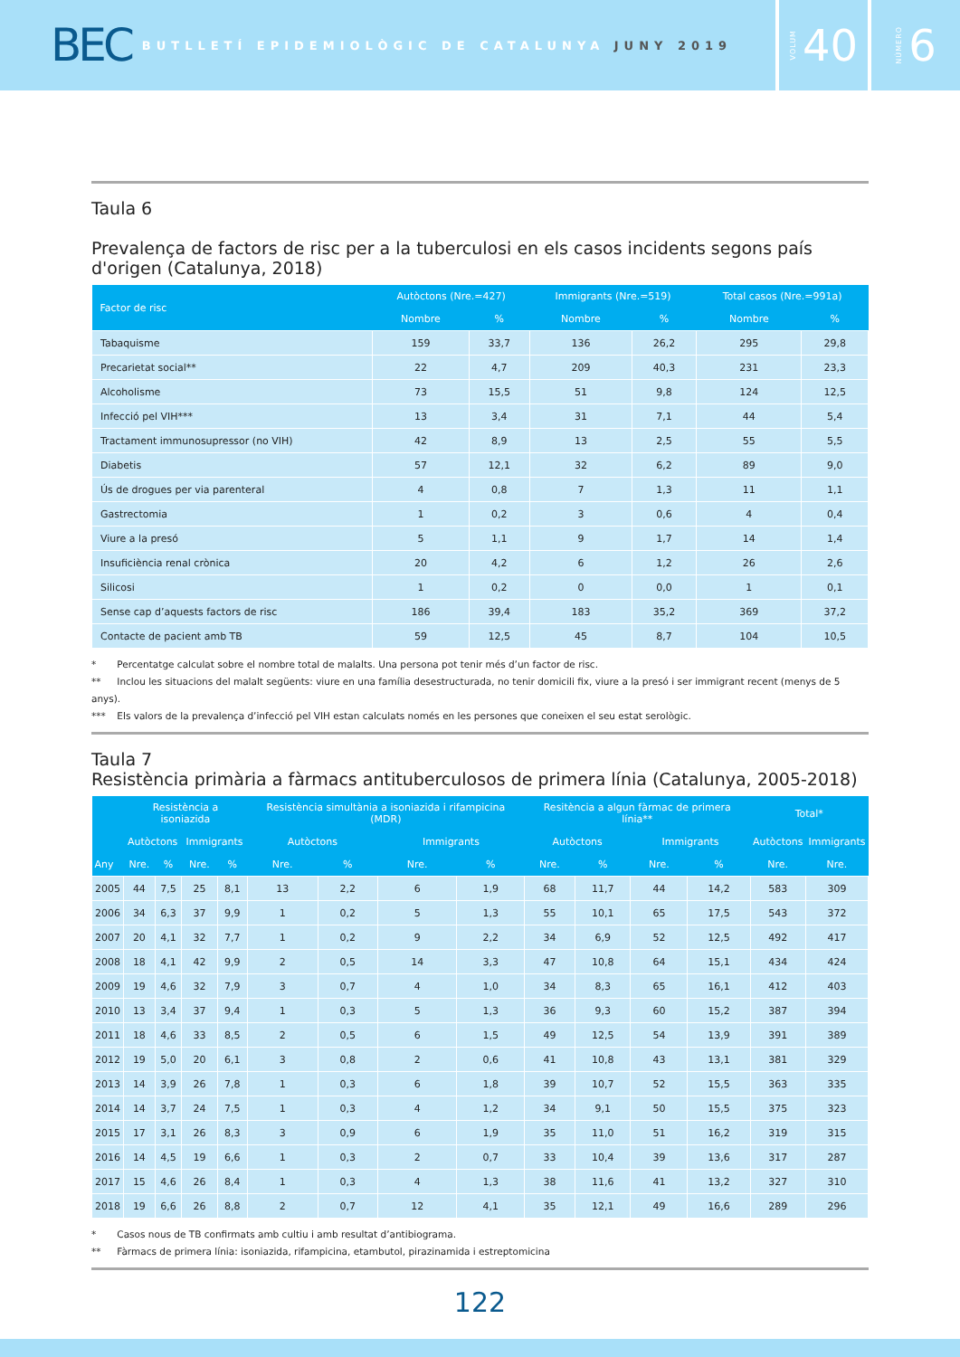BEC
BUTLLETÍ EPIDEMIOLÒGIC DE CATALUNYA JUNY 2019
VOLUM 40
NÚMERO 6
Taula 6
Prevalença de factors de risc per a la tuberculosi en els casos incidents segons país d'origen (Catalunya, 2018)
| Factor de risc | Autòctons (Nre.=427) | | Immigrants (Nre.=519) | | Total casos (Nre.=991a) | |
| --- | --- | --- | --- | --- | --- | --- |
| | Nombre | % | Nombre | % | Nombre | % |
| Tabaquisme | 159 | 33,7 | 136 | 26,2 | 295 | 29,8 |
| Precarietat social** | 22 | 4,7 | 209 | 40,3 | 231 | 23,3 |
| Alcoholisme | 73 | 15,5 | 51 | 9,8 | 124 | 12,5 |
| Infecció pel VIH*** | 13 | 3,4 | 31 | 7,1 | 44 | 5,4 |
| Tractament immunosupressor (no VIH) | 42 | 8,9 | 13 | 2,5 | 55 | 5,5 |
| Diabetis | 57 | 12,1 | 32 | 6,2 | 89 | 9,0 |
| Ús de drogues per via parenteral | 4 | 0,8 | 7 | 1,3 | 11 | 1,1 |
| Gastrectomia | 1 | 0,2 | 3 | 0,6 | 4 | 0,4 |
| Viure a la presó | 5 | 1,1 | 9 | 1,7 | 14 | 1,4 |
| Insuficiència renal crònica | 20 | 4,2 | 6 | 1,2 | 26 | 2,6 |
| Silicosi | 1 | 0,2 | 0 | 0,0 | 1 | 0,1 |
| Sense cap d’aquests factors de risc | 186 | 39,4 | 183 | 35,2 | 369 | 37,2 |
| Contacte de pacient amb TB | 59 | 12,5 | 45 | 8,7 | 104 | 10,5 |
* Percentatge calculat sobre el nombre total de malalts. Una persona pot tenir més d’un factor de risc.
** Inclou les situacions del malalt següents: viure en una família desestructurada, no tenir domicili fix, viure a la presó i ser immigrant recent (menys de 5 anys).
*** Els valors de la prevalença d’infecció pel VIH estan calculats només en les persones que coneixen el seu estat serològic.
Taula 7
Resistència primària a fàrmacs antituberculosos de primera línia (Catalunya, 2005-2018)
| Any | Resistència a isoniazida | | | | Resistència simultània a isoniazida i rifampicina (MDR) | | | | Resitència a algun fàrmac de primera línia** | | | | Total* | |
| --- | --- | --- | --- | --- | --- | --- | --- | --- | --- | --- | --- | --- | --- | --- |
| | Autòctons | | Immigrants | | Autòctons | | Immigrants | | Autòctons | | Immigrants | | Autòctons | Immigrants |
| | Nre. | % | Nre. | % | Nre. | % | Nre. | % | Nre. | % | Nre. | % | Nre. | Nre. |
| 2005 | 44 | 7,5 | 25 | 8,1 | 13 | 2,2 | 6 | 1,9 | 68 | 11,7 | 44 | 14,2 | 583 | 309 |
| 2006 | 34 | 6,3 | 37 | 9,9 | 1 | 0,2 | 5 | 1,3 | 55 | 10,1 | 65 | 17,5 | 543 | 372 |
| 2007 | 20 | 4,1 | 32 | 7,7 | 1 | 0,2 | 9 | 2,2 | 34 | 6,9 | 52 | 12,5 | 492 | 417 |
| 2008 | 18 | 4,1 | 42 | 9,9 | 2 | 0,5 | 14 | 3,3 | 47 | 10,8 | 64 | 15,1 | 434 | 424 |
| 2009 | 19 | 4,6 | 32 | 7,9 | 3 | 0,7 | 4 | 1,0 | 34 | 8,3 | 65 | 16,1 | 412 | 403 |
| 2010 | 13 | 3,4 | 37 | 9,4 | 1 | 0,3 | 5 | 1,3 | 36 | 9,3 | 60 | 15,2 | 387 | 394 |
| 2011 | 18 | 4,6 | 33 | 8,5 | 2 | 0,5 | 6 | 1,5 | 49 | 12,5 | 54 | 13,9 | 391 | 389 |
| 2012 | 19 | 5,0 | 20 | 6,1 | 3 | 0,8 | 2 | 0,6 | 41 | 10,8 | 43 | 13,1 | 381 | 329 |
| 2013 | 14 | 3,9 | 26 | 7,8 | 1 | 0,3 | 6 | 1,8 | 39 | 10,7 | 52 | 15,5 | 363 | 335 |
| 2014 | 14 | 3,7 | 24 | 7,5 | 1 | 0,3 | 4 | 1,2 | 34 | 9,1 | 50 | 15,5 | 375 | 323 |
| 2015 | 17 | 3,1 | 26 | 8,3 | 3 | 0,9 | 6 | 1,9 | 35 | 11,0 | 51 | 16,2 | 319 | 315 |
| 2016 | 14 | 4,5 | 19 | 6,6 | 1 | 0,3 | 2 | 0,7 | 33 | 10,4 | 39 | 13,6 | 317 | 287 |
| 2017 | 15 | 4,6 | 26 | 8,4 | 1 | 0,3 | 4 | 1,3 | 38 | 11,6 | 41 | 13,2 | 327 | 310 |
| 2018 | 19 | 6,6 | 26 | 8,8 | 2 | 0,7 | 12 | 4,1 | 35 | 12,1 | 49 | 16,6 | 289 | 296 |
* Casos nous de TB confirmats amb cultiu i amb resultat d’antibiograma.
** Fàrmacs de primera línia: isoniazida, rifampicina, etambutol, pirazinamida i estreptomicina
122